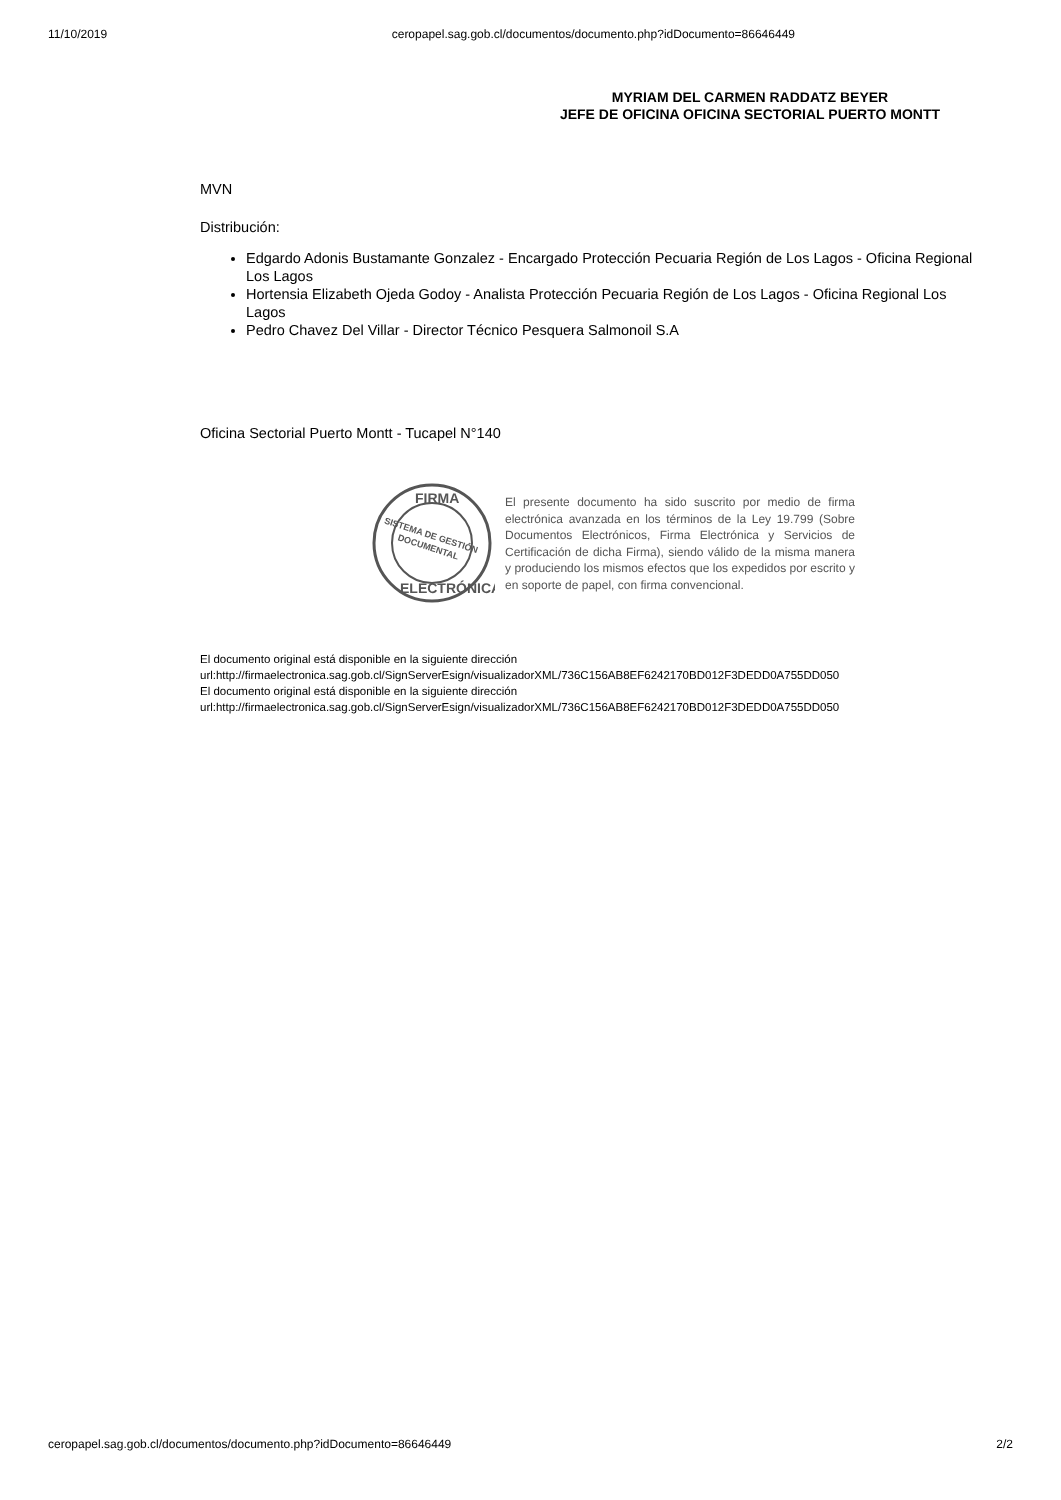11/10/2019 ceropapel.sag.gob.cl/documentos/documento.php?idDocumento=86646449
MYRIAM DEL CARMEN RADDATZ BEYER
JEFE DE OFICINA OFICINA SECTORIAL PUERTO MONTT
MVN
Distribución:
Edgardo Adonis Bustamante Gonzalez - Encargado Protección Pecuaria Región de Los Lagos - Oficina Regional Los Lagos
Hortensia Elizabeth Ojeda Godoy - Analista Protección Pecuaria Región de Los Lagos - Oficina Regional Los Lagos
Pedro Chavez Del Villar - Director Técnico Pesquera Salmonoil S.A
Oficina Sectorial Puerto Montt - Tucapel N°140
FIRMA
SISTEMA DE GESTIÓN
DOCUMENTAL
ELECTRÓNICA
El presente documento ha sido suscrito por medio de firma electrónica avanzada en los términos de la Ley 19.799 (Sobre Documentos Electrónicos, Firma Electrónica y Servicios de Certificación de dicha Firma), siendo válido de la misma manera y produciendo los mismos efectos que los expedidos por escrito y en soporte de papel, con firma convencional.
El documento original está disponible en la siguiente dirección
url:http://firmaelectronica.sag.gob.cl/SignServerEsign/visualizadorXML/736C156AB8EF6242170BD012F3DEDD0A755DD050
El documento original está disponible en la siguiente dirección
url:http://firmaelectronica.sag.gob.cl/SignServerEsign/visualizadorXML/736C156AB8EF6242170BD012F3DEDD0A755DD050
ceropapel.sag.gob.cl/documentos/documento.php?idDocumento=86646449 2/2